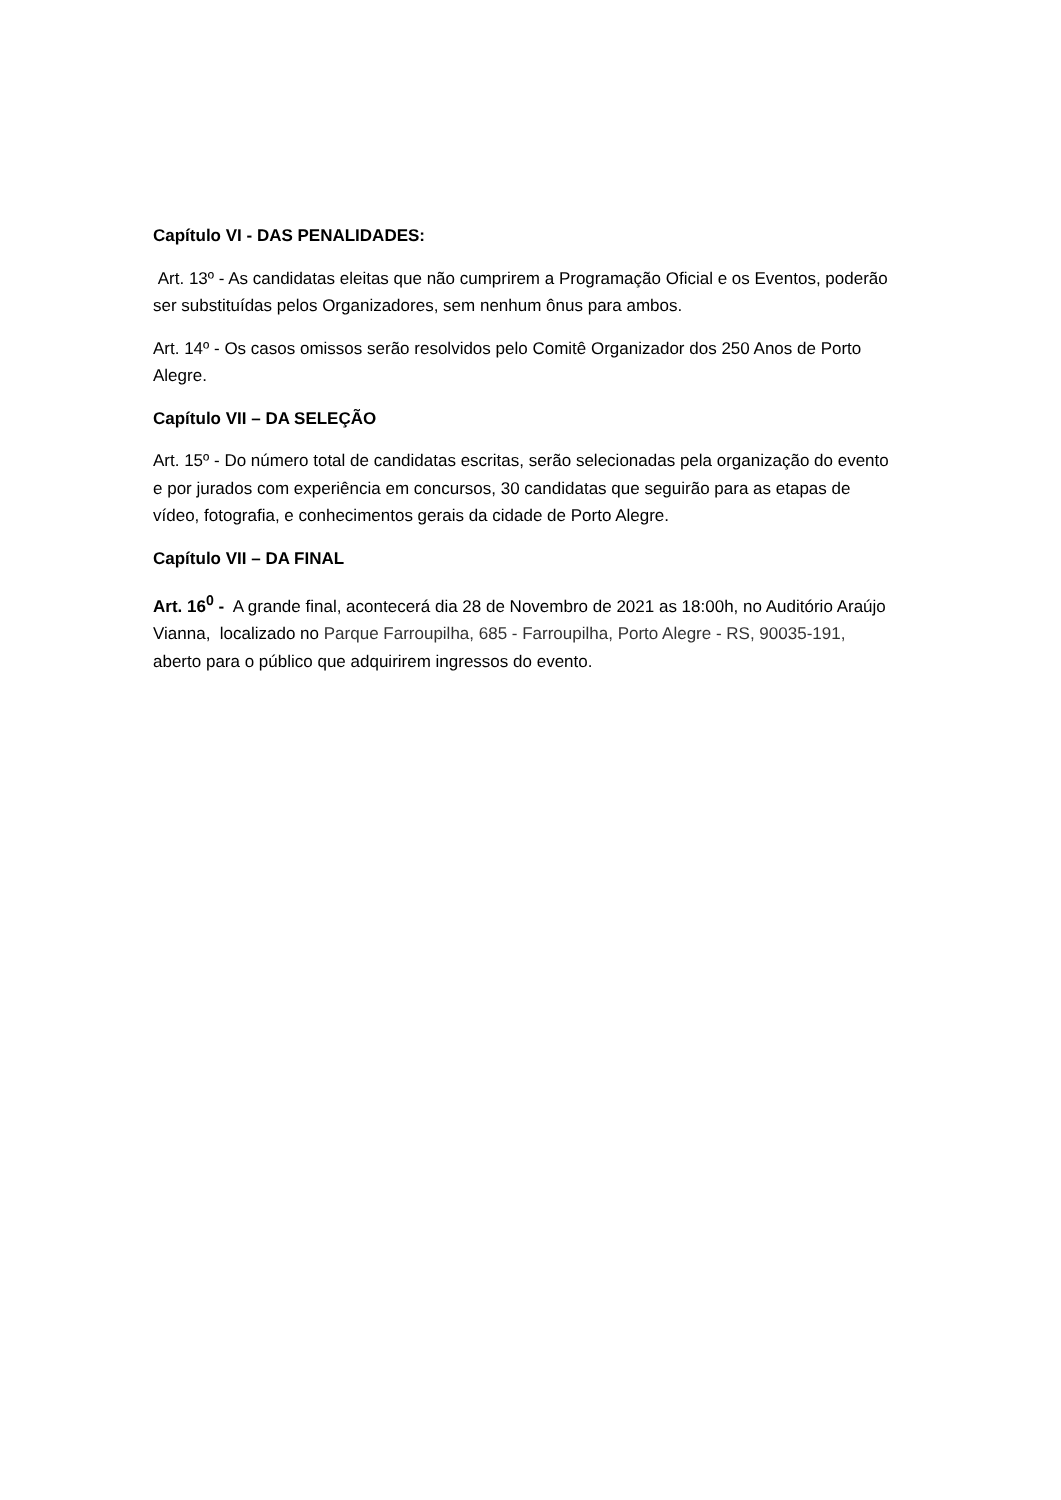Capítulo VI - DAS PENALIDADES:
Art. 13º - As candidatas eleitas que não cumprirem a Programação Oficial e os Eventos, poderão ser substituídas pelos Organizadores, sem nenhum ônus para ambos.
Art. 14º - Os casos omissos serão resolvidos pelo Comitê Organizador dos 250 Anos de Porto Alegre.
Capítulo VII – DA SELEÇÃO
Art. 15º - Do número total de candidatas escritas, serão selecionadas pela organização do evento e por jurados com experiência em concursos, 30 candidatas que seguirão para as etapas de vídeo, fotografia, e conhecimentos gerais da cidade de Porto Alegre.
Capítulo VII – DA FINAL
Art. 16<sup>0</sup> - A grande final, acontecerá dia 28 de Novembro de 2021 as 18:00h, no Auditório Araújo Vianna, localizado no Parque Farroupilha, 685 - Farroupilha, Porto Alegre - RS, 90035-191, aberto para o público que adquirirem ingressos do evento.